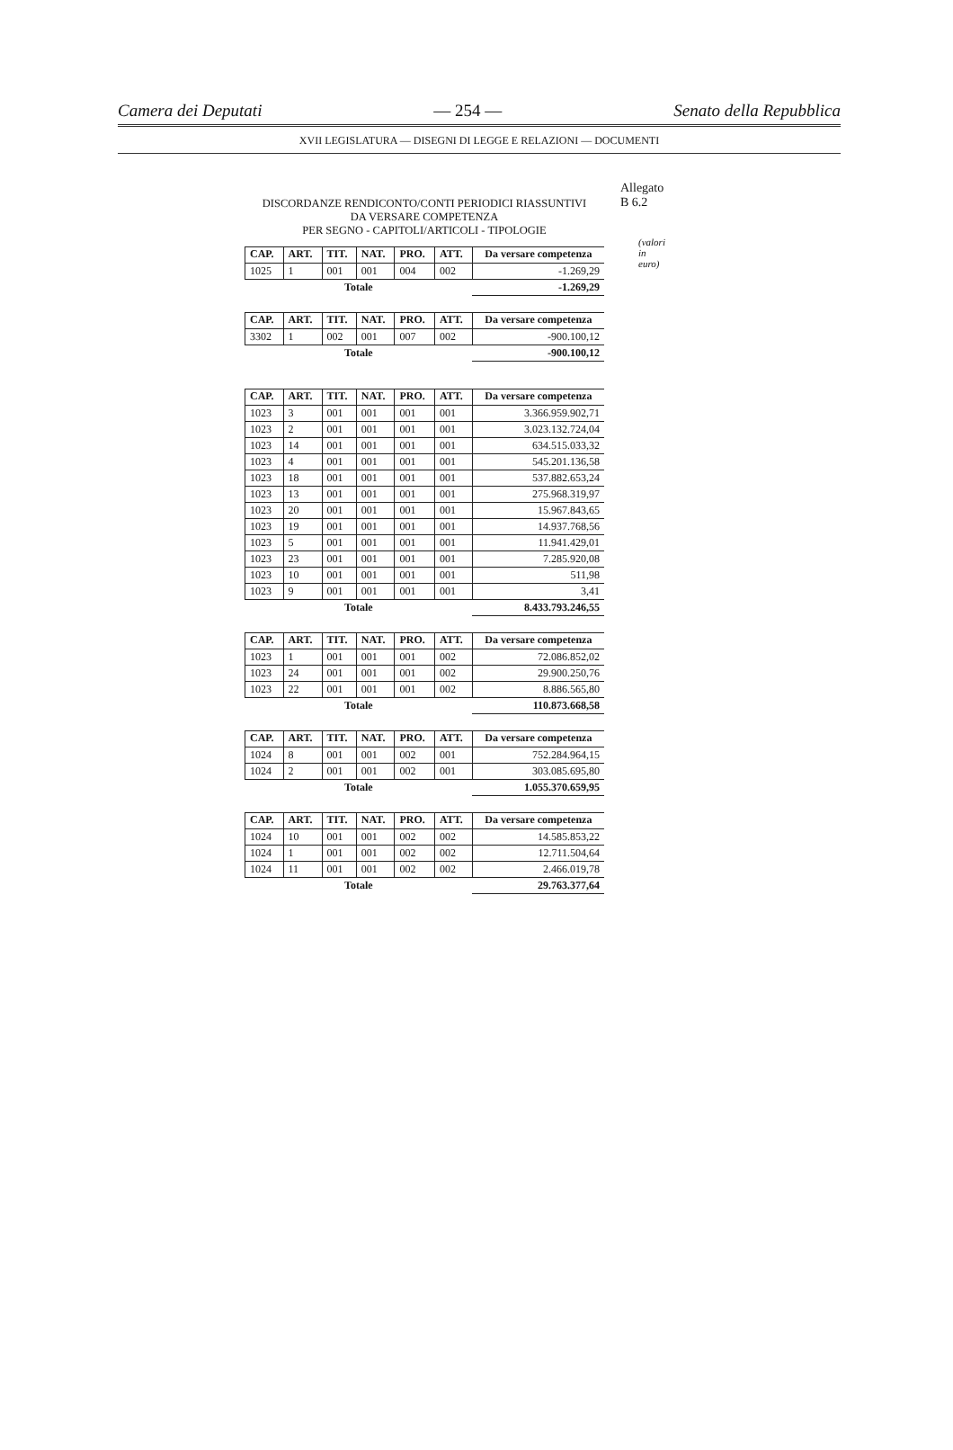Camera dei Deputati — 254 — Senato della Repubblica
XVII LEGISLATURA — DISEGNI DI LEGGE E RELAZIONI — DOCUMENTI
Allegato B 6.2
(valori in euro)
DISCORDANZE RENDICONTO/CONTI PERIODICI RIASSUNTIVI
DA VERSARE COMPETENZA
PER SEGNO - CAPITOLI/ARTICOLI - TIPOLOGIE
| CAP. | ART. | TIT. | NAT. | PRO. | ATT. | Da versare competenza |
| --- | --- | --- | --- | --- | --- | --- |
| 1025 | 1 | 001 | 001 | 004 | 002 | -1.269,29 |
| Totale | | | | | | -1.269,29 |
| CAP. | ART. | TIT. | NAT. | PRO. | ATT. | Da versare competenza |
| --- | --- | --- | --- | --- | --- | --- |
| 3302 | 1 | 002 | 001 | 007 | 002 | -900.100,12 |
| Totale | | | | | | -900.100,12 |
| CAP. | ART. | TIT. | NAT. | PRO. | ATT. | Da versare competenza |
| --- | --- | --- | --- | --- | --- | --- |
| 1023 | 3 | 001 | 001 | 001 | 001 | 3.366.959.902,71 |
| 1023 | 2 | 001 | 001 | 001 | 001 | 3.023.132.724,04 |
| 1023 | 14 | 001 | 001 | 001 | 001 | 634.515.033,32 |
| 1023 | 4 | 001 | 001 | 001 | 001 | 545.201.136,58 |
| 1023 | 18 | 001 | 001 | 001 | 001 | 537.882.653,24 |
| 1023 | 13 | 001 | 001 | 001 | 001 | 275.968.319,97 |
| 1023 | 20 | 001 | 001 | 001 | 001 | 15.967.843,65 |
| 1023 | 19 | 001 | 001 | 001 | 001 | 14.937.768,56 |
| 1023 | 5 | 001 | 001 | 001 | 001 | 11.941.429,01 |
| 1023 | 23 | 001 | 001 | 001 | 001 | 7.285.920,08 |
| 1023 | 10 | 001 | 001 | 001 | 001 | 511,98 |
| 1023 | 9 | 001 | 001 | 001 | 001 | 3,41 |
| Totale | | | | | | 8.433.793.246,55 |
| CAP. | ART. | TIT. | NAT. | PRO. | ATT. | Da versare competenza |
| --- | --- | --- | --- | --- | --- | --- |
| 1023 | 1 | 001 | 001 | 001 | 002 | 72.086.852,02 |
| 1023 | 24 | 001 | 001 | 001 | 002 | 29.900.250,76 |
| 1023 | 22 | 001 | 001 | 001 | 002 | 8.886.565,80 |
| Totale | | | | | | 110.873.668,58 |
| CAP. | ART. | TIT. | NAT. | PRO. | ATT. | Da versare competenza |
| --- | --- | --- | --- | --- | --- | --- |
| 1024 | 8 | 001 | 001 | 002 | 001 | 752.284.964,15 |
| 1024 | 2 | 001 | 001 | 002 | 001 | 303.085.695,80 |
| Totale | | | | | | 1.055.370.659,95 |
| CAP. | ART. | TIT. | NAT. | PRO. | ATT. | Da versare competenza |
| --- | --- | --- | --- | --- | --- | --- |
| 1024 | 10 | 001 | 001 | 002 | 002 | 14.585.853,22 |
| 1024 | 1 | 001 | 001 | 002 | 002 | 12.711.504,64 |
| 1024 | 11 | 001 | 001 | 002 | 002 | 2.466.019,78 |
| Totale | | | | | | 29.763.377,64 |